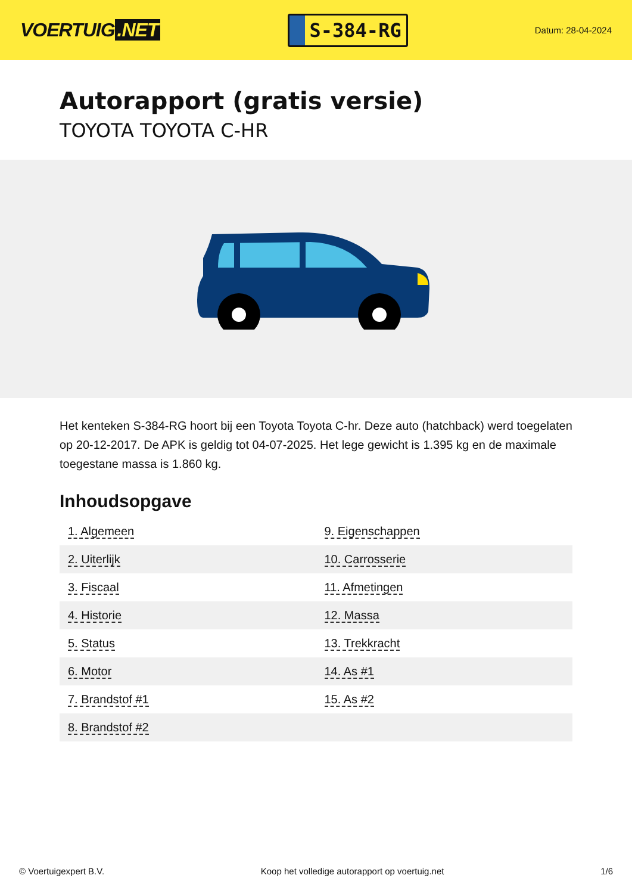VOERTUIG.NET
S-384-RG
Datum: 28-04-2024
Autorapport (gratis versie)
TOYOTA TOYOTA C-HR
Het kenteken S-384-RG hoort bij een Toyota Toyota C-hr. Deze auto (hatchback) werd toegelaten op 20-12-2017. De APK is geldig tot 04-07-2025. Het lege gewicht is 1.395 kg en de maximale toegestane massa is 1.860 kg.
Inhoudsopgave
| 1. Algemeen | 9. Eigenschappen |
| 2. Uiterlijk | 10. Carrosserie |
| 3. Fiscaal | 11. Afmetingen |
| 4. Historie | 12. Massa |
| 5. Status | 13. Trekkracht |
| 6. Motor | 14. As #1 |
| 7. Brandstof #1 | 15. As #2 |
| 8. Brandstof #2 | |
© Voertuigexpert B.V. Koop het volledige autorapport op voertuig.net 1/6